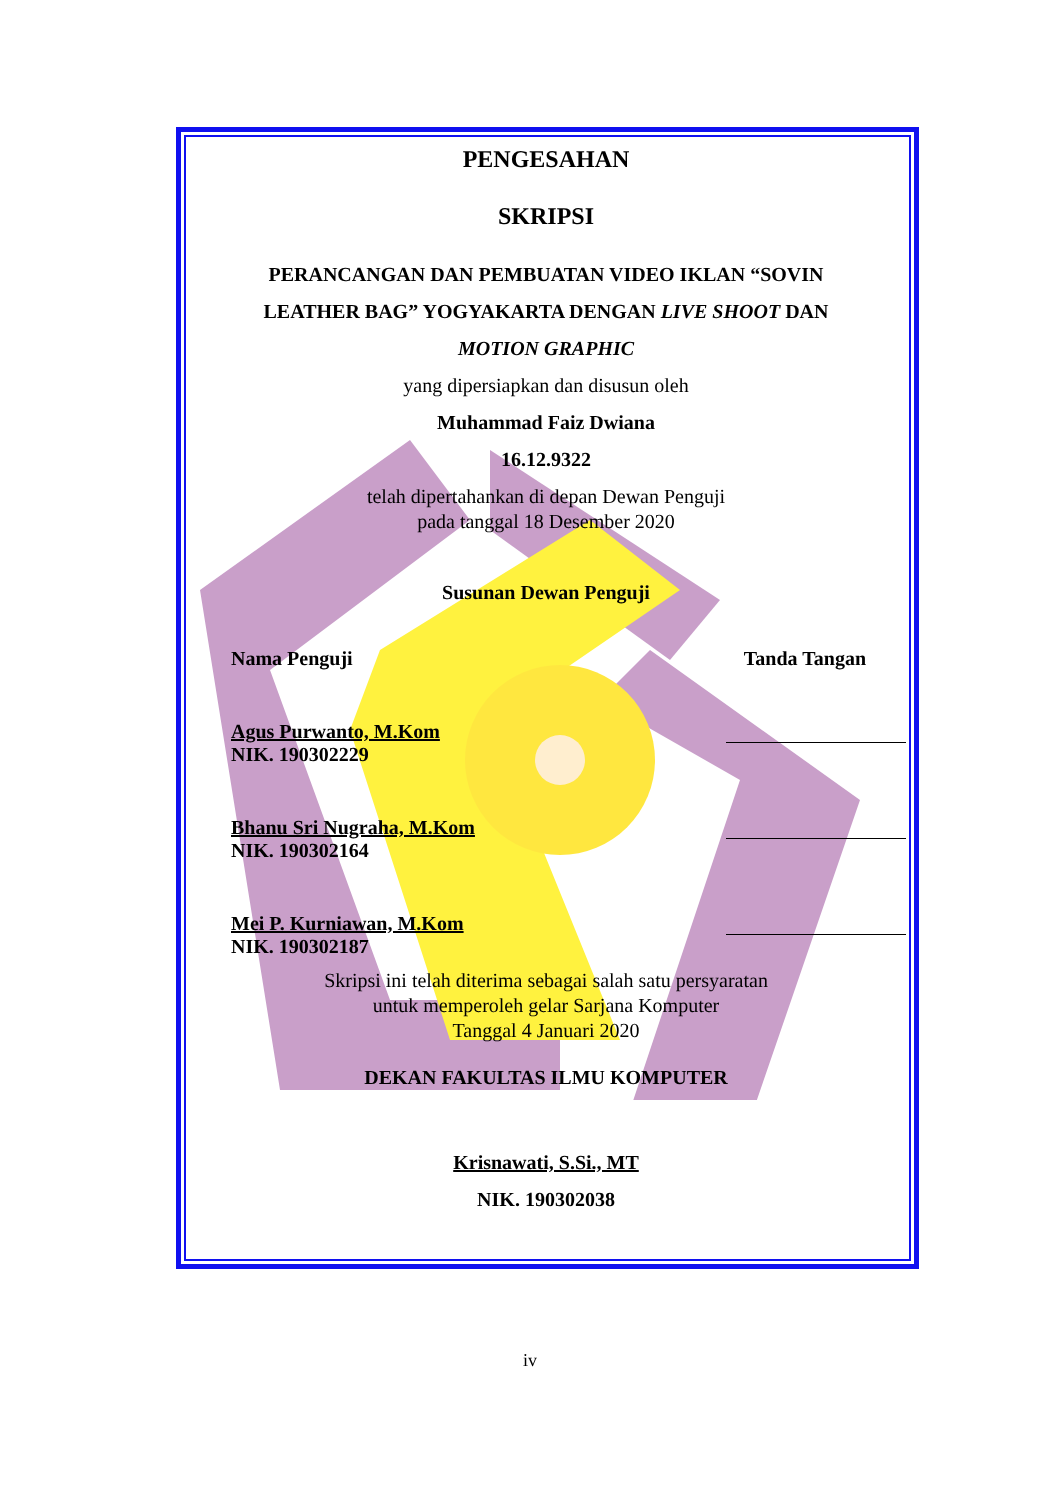PENGESAHAN
SKRIPSI
PERANCANGAN DAN PEMBUATAN VIDEO IKLAN “SOVIN
LEATHER BAG” YOGYAKARTA DENGAN LIVE SHOOT DAN
MOTION GRAPHIC
yang dipersiapkan dan disusun oleh
Muhammad Faiz Dwiana
16.12.9322
telah dipertahankan di depan Dewan Penguji
pada tanggal 18 Desember 2020
Susunan Dewan Penguji
Nama Penguji Tanda Tangan
Agus Purwanto, M.Kom
NIK. 190302229
Bhanu Sri Nugraha, M.Kom
NIK. 190302164
Mei P. Kurniawan, M.Kom
NIK. 190302187
Skripsi ini telah diterima sebagai salah satu persyaratan
untuk memperoleh gelar Sarjana Komputer
Tanggal 4 Januari 2020
DEKAN FAKULTAS ILMU KOMPUTER
Krisnawati, S.Si., MT
NIK. 190302038
iv